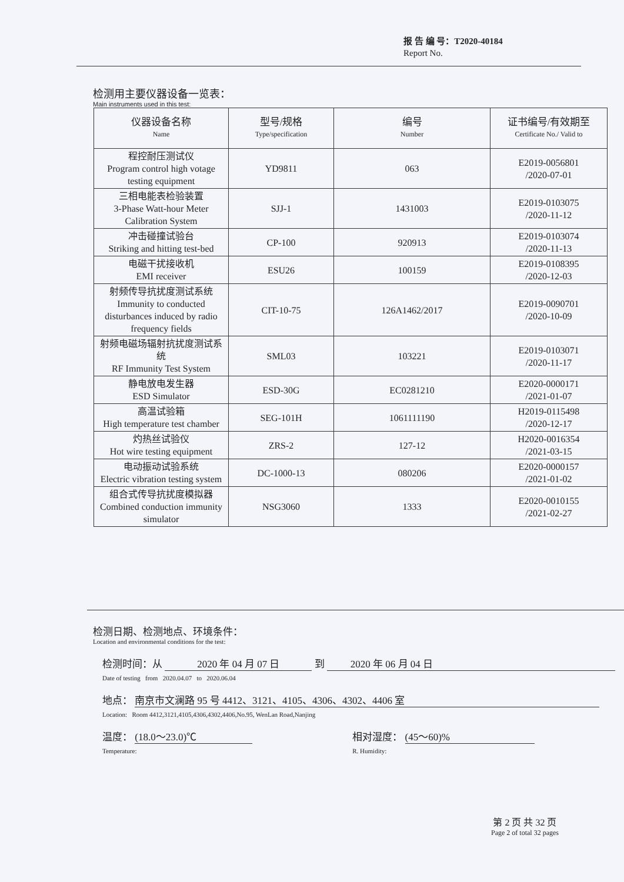报 告 编 号：T2020-40184
Report No.
检测用主要仪器设备一览表：
Main instruments used in this test:
| 仪器设备名称 Name | 型号/规格 Type/specification | 编号 Number | 证书编号/有效期至 Certificate No./ Valid to |
| --- | --- | --- | --- |
| 程控耐压测试仪 Program control high votage testing equipment | YD9811 | 063 | E2019-0056801 /2020-07-01 |
| 三相电能表检验装置 3-Phase Watt-hour Meter Calibration System | SJJ-1 | 1431003 | E2019-0103075 /2020-11-12 |
| 冲击碰撞试验台 Striking and hitting test-bed | CP-100 | 920913 | E2019-0103074 /2020-11-13 |
| 电磁干扰接收机 EMI receiver | ESU26 | 100159 | E2019-0108395 /2020-12-03 |
| 射频传导抗扰度测试系统 Immunity to conducted disturbances induced by radio frequency fields | CIT-10-75 | 126A1462/2017 | E2019-0090701 /2020-10-09 |
| 射频电磁场辐射抗扰度测试系统 RF Immunity Test System | SML03 | 103221 | E2019-0103071 /2020-11-17 |
| 静电放电发生器 ESD Simulator | ESD-30G | EC0281210 | E2020-0000171 /2021-01-07 |
| 高温试验箱 High temperature test chamber | SEG-101H | 1061111190 | H2019-0115498 /2020-12-17 |
| 灼热丝试验仪 Hot wire testing equipment | ZRS-2 | 127-12 | H2020-0016354 /2021-03-15 |
| 电动振动试验系统 Electric vibration testing system | DC-1000-13 | 080206 | E2020-0000157 /2021-01-02 |
| 组合式传导抗扰度模拟器 Combined conduction immunity simulator | NSG3060 | 1333 | E2020-0010155 /2021-02-27 |
检测日期、检测地点、环境条件：
Location and environmental conditions for the test:
检测时间：从 2020 年 04 月 07 日 到 2020 年 06 月 04 日
Date of testing from 2020.04.07 to 2020.06.04
地点： 南京市文澜路 95 号 4412、3121、4105、4306、4302、4406 室
Location: Room 4412,3121,4105,4306,4302,4406,No.95, WenLan Road,Nanjing
温度： (18.0～23.0)℃
Temperature:
相对湿度： (45～60)%
R. Humidity:
第 2 页 共 32 页
Page 2 of total 32 pages